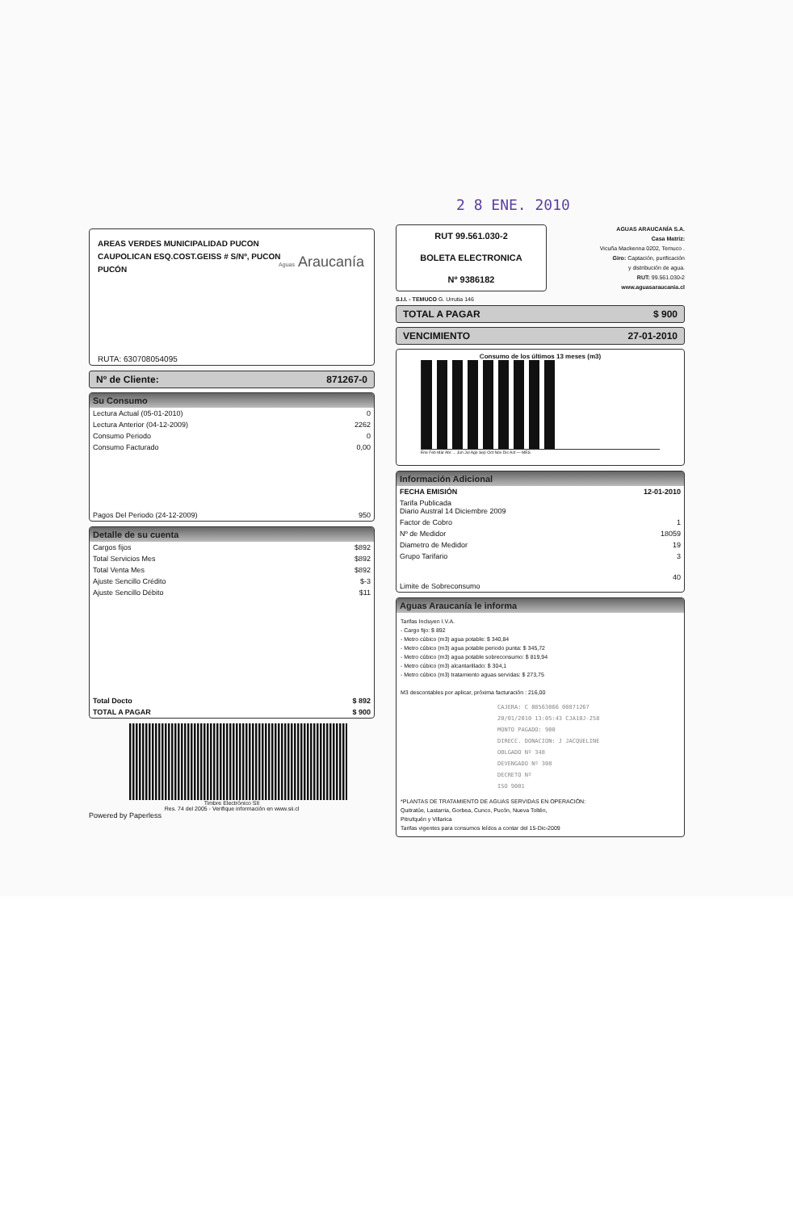2 8 ENE. 2010
AREAS VERDES MUNICIPALIDAD PUCON
CAUPOLICAN ESQ.COST.GEISS # S/Nº, PUCON
PUCÓN
Aguas Araucanía
RUTA: 630708054095
Nº de Cliente: 871267-0
Su Consumo
| Lectura Actual (05-01-2010) | 0 |
| Lectura Anterior (04-12-2009) | 2262 |
| Consumo Periodo | 0 |
| Consumo Facturado | 0,00 |
| Pagos Del Periodo (24-12-2009) | 950 |
Detalle de su cuenta
| Cargos fijos | $892 |
| Total Servicios Mes | $892 |
| Total Venta Mes | $892 |
| Ajuste Sencillo Crédito | $-3 |
| Ajuste Sencillo Débito | $11 |
| Total Docto | $ 892 |
| TOTAL A PAGAR | $ 900 |
Timbre Electrónico SII
Res. 74 del 2005 - Verifique información en www.sii.cl
Powered by Paperless
RUT 99.561.030-2
BOLETA ELECTRONICA
Nº 9386182
AGUAS ARAUCANÍA S.A.
Casa Matriz:
Vicuña Mackenna 0202, Temuco .
Giro: Captación, purificación
y distribución de agua.
RUT: 99.561.030-2
www.aguasaraucania.cl
S.I.I. - TEMUCO G. Urrutia 146
TOTAL A PAGAR $ 900
VENCIMIENTO 27-01-2010
Consumo de los últimos 13 meses (m3)
Ene Feb Mar Abr ... Jun Jul Ago Sep Oct Nov Dic Act — MES
Información Adicional
| FECHA EMISIÓN | 12-01-2010 |
| Tarifa Publicada Diario Austral 14 Diciembre 2009 | |
| Factor de Cobro | 1 |
| Nº de Medidor | 18059 |
| Diametro de Medidor | 19 |
| Grupo Tarifario | 3 |
| Limite de Sobreconsumo | 40 |
Aguas Araucanía le informa
Tarifas Incluyen I.V.A.
- Cargo fijo: $ 892
- Metro cúbico (m3) agua potable: $ 340,84
- Metro cúbico (m3) agua potable periodo punta: $ 345,72
- Metro cúbico (m3) agua potable sobreconsumo: $ 819,94
- Metro cúbico (m3) alcantarillado: $ 304,1
- Metro cúbico (m3) tratamiento aguas servidas: $ 273,75
M3 descontables por aplicar, próxima facturación : 216,00
CAJERA: C 08563066 00871267
20/01/2010 13:05:43 CJA10J-258
MONTO PAGADO: 900
DIRECC. DONACION: J JACQUELINE
OBLGADO Nº 348
DEVENGADO Nº 308
DECRETO Nº
ISO 9001
*PLANTAS DE TRATAMIENTO DE AGUAS SERVIDAS EN OPERACIÓN:
Quitratúe, Lastarria, Gorbea, Cunco, Pucón, Nueva Toltén,
Pitrufquén y Villarica
Tarifas vigentes para consumos leídos a contar del 15-Dic-2009